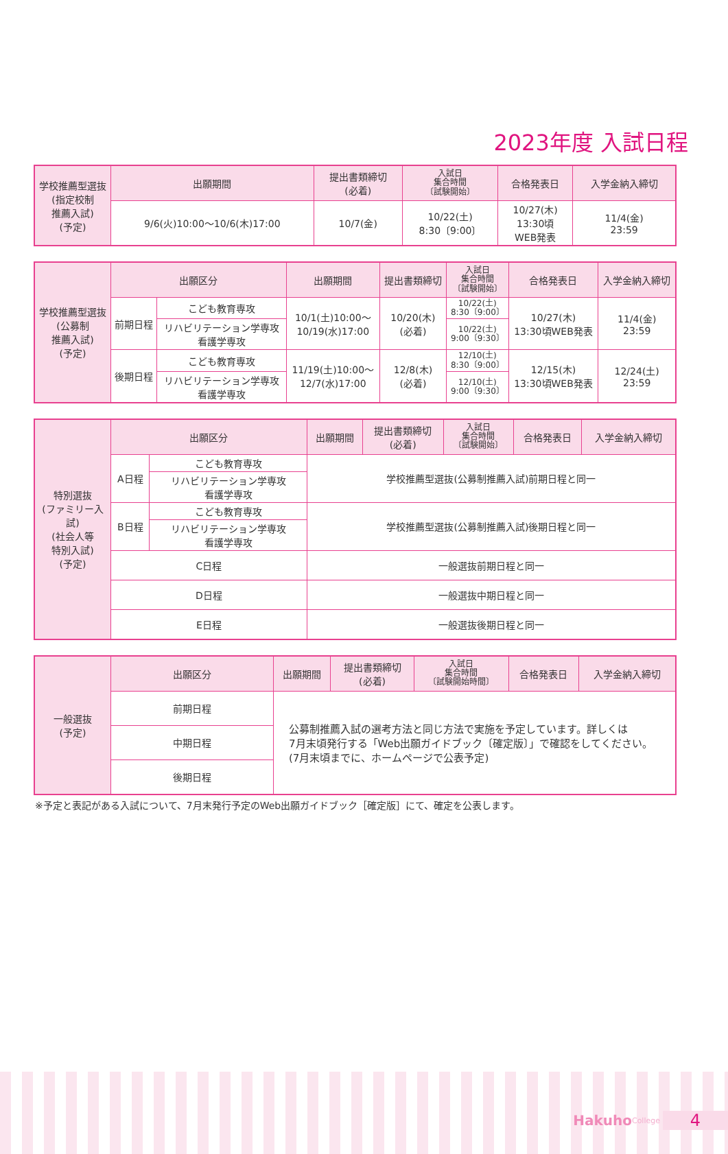2023年度 入試日程
| 学校推薦型選抜 (指定校制 推薦入試) (予定) | 出願期間 | 提出書類締切 (必着) | 入試日 集合時間 〔試験開始〕 | 合格発表日 | 入学金納入締切 |
| | 9/6(火)10:00〜10/6(木)17:00 | 10/7(金) | 10/22(土) 8:30〔9:00〕 | 10/27(木) 13:30頃 WEB発表 | 11/4(金) 23:59 |
| 学校推薦型選抜 (公募制 推薦入試) (予定) | 出願区分 | | 出願期間 | 提出書類締切 | 入試日 集合時間 〔試験開始〕 | 合格発表日 | 入学金納入締切 |
| | 前期日程 | こども教育専攻 | 10/1(土)10:00〜 10/19(水)17:00 | 10/20(木) (必着) | 10/22(土) 8:30〔9:00〕 | 10/27(木) 13:30頃WEB発表 | 11/4(金) 23:59 |
| | | リハビリテーション学専攻 看護学専攻 | | | 10/22(土) 9:00〔9:30〕 | | |
| | 後期日程 | こども教育専攻 | 11/19(土)10:00〜 12/7(水)17:00 | 12/8(木) (必着) | 12/10(土) 8:30〔9:00〕 | 12/15(木) 13:30頃WEB発表 | 12/24(土) 23:59 |
| | | リハビリテーション学専攻 看護学専攻 | | | 12/10(土) 9:00〔9:30〕 | | |
| 特別選抜 (ファミリー入試) (社会人等 特別入試) (予定) | 出願区分 | | 出願期間 | 提出書類締切 (必着) | 入試日 集合時間 〔試験開始〕 | 合格発表日 | 入学金納入締切 |
| | A日程 | こども教育専攻 | 学校推薦型選抜(公募制推薦入試)前期日程と同一 | | | | |
| | | リハビリテーション学専攻 看護学専攻 | | | | | |
| | B日程 | こども教育専攻 | 学校推薦型選抜(公募制推薦入試)後期日程と同一 | | | | |
| | | リハビリテーション学専攻 看護学専攻 | | | | | |
| | C日程 | | 一般選抜前期日程と同一 | | | | |
| | D日程 | | 一般選抜中期日程と同一 | | | | |
| | E日程 | | 一般選抜後期日程と同一 | | | | |
| 一般選抜 (予定) | 出願区分 | 出願期間 | 提出書類締切 (必着) | 入試日 集合時間 〔試験開始時間〕 | 合格発表日 | 入学金納入締切 |
| | 前期日程 | 公募制推薦入試の選考方法と同じ方法で実施を予定しています。詳しくは 7月末頃発行する「Web出願ガイドブック〔確定版〕」で確認をしてください。 (7月末頃までに、ホームページで公表予定) | | | | |
| | 中期日程 | | | | | |
| | 後期日程 | | | | | |
※予定と表記がある入試について、7月末発行予定のWeb出願ガイドブック［確定版］にて、確定を公表します。
Hakuho College 4